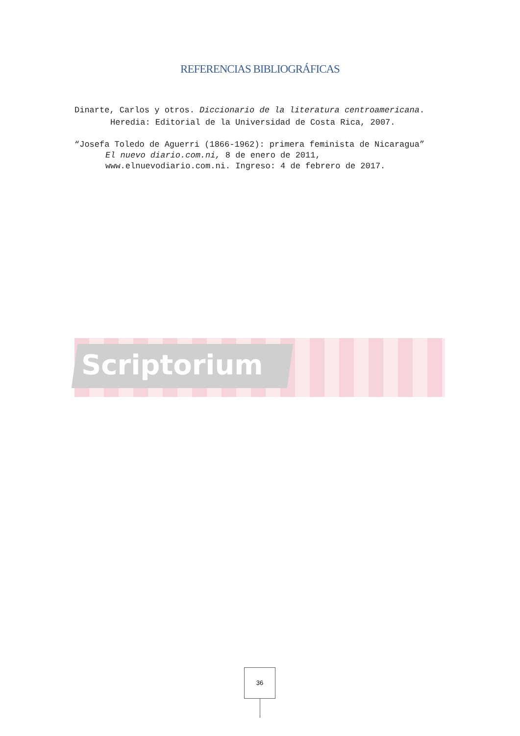REFERENCIAS BIBLIOGRÁFICAS
Dinarte, Carlos y otros. Diccionario de la literatura centroamericana.
Heredia: Editorial de la Universidad de Costa Rica, 2007.
“Josefa Toledo de Aguerri (1866-1962): primera feminista de Nicaragua”
El nuevo diario.com.ni, 8 de enero de 2011,
www.elnuevodiario.com.ni. Ingreso: 4 de febrero de 2017.
Scriptorium
36